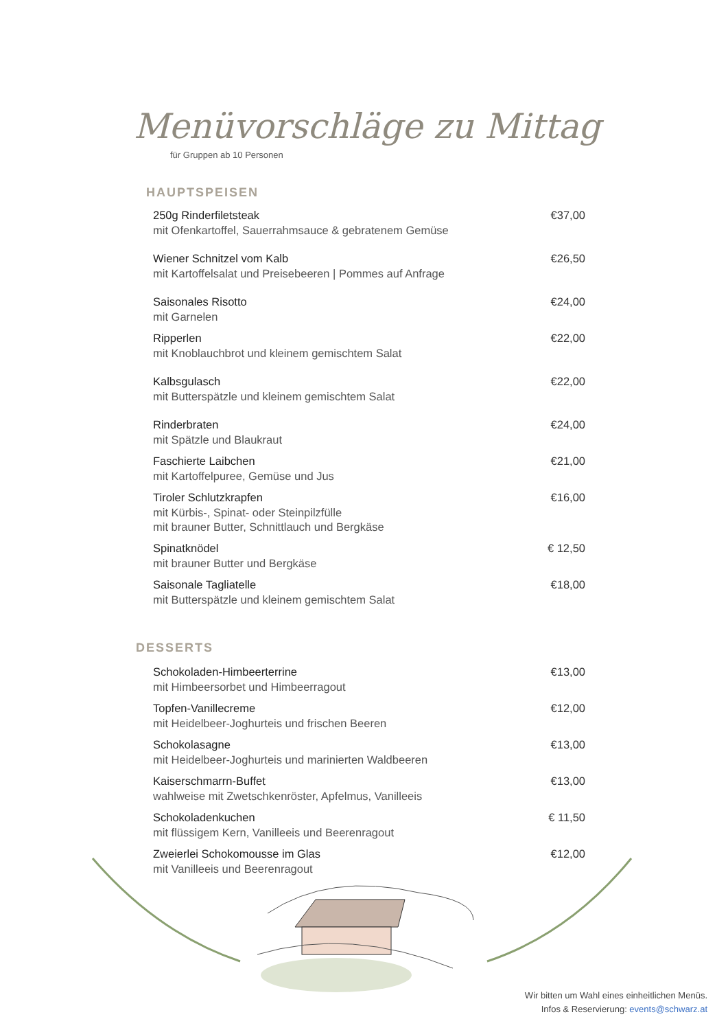Menüvorschläge zu Mittag
für Gruppen ab 10 Personen
HAUPTSPEISEN
250g Rinderfiletsteak
mit Ofenkartoffel, Sauerrahmsauce & gebratenem Gemüse
€37,00
Wiener Schnitzel vom Kalb
mit Kartoffelsalat und Preisebeeren | Pommes auf Anfrage
€26,50
Saisonales Risotto
mit Garnelen
€24,00
Ripperlen
mit Knoblauchbrot und kleinem gemischtem Salat
€22,00
Kalbsgulasch
mit Butterspätzle und kleinem gemischtem Salat
€22,00
Rinderbraten
mit Spätzle und Blaukraut
€24,00
Faschierte Laibchen
mit Kartoffelpuree, Gemüse und Jus
€21,00
Tiroler Schlutzkrapfen
mit Kürbis-, Spinat- oder Steinpilzfülle
mit brauner Butter, Schnittlauch und Bergkäse
€16,00
Spinatknödel
mit brauner Butter und Bergkäse
€ 12,50
Saisonale Tagliatelle
mit Butterspätzle und kleinem gemischtem Salat
€18,00
DESSERTS
Schokoladen-Himbeerterrine
mit Himbeersorbet und Himbeerragout
€13,00
Topfen-Vanillecreme
mit Heidelbeer-Joghurteis und frischen Beeren
€12,00
Schokolasagne
mit Heidelbeer-Joghurteis und marinierten Waldbeeren
€13,00
Kaiserschmarrn-Buffet
wahlweise mit Zwetschkenröster, Apfelmus, Vanilleeis
€13,00
Schokoladenkuchen
mit flüssigem Kern, Vanilleeis und Beerenragout
€ 11,50
Zweierlei Schokomousse im Glas
mit Vanilleeis und Beerenragout
€12,00
Wir bitten um Wahl eines einheitlichen Menüs.
Infos & Reservierung: events@schwarz.at